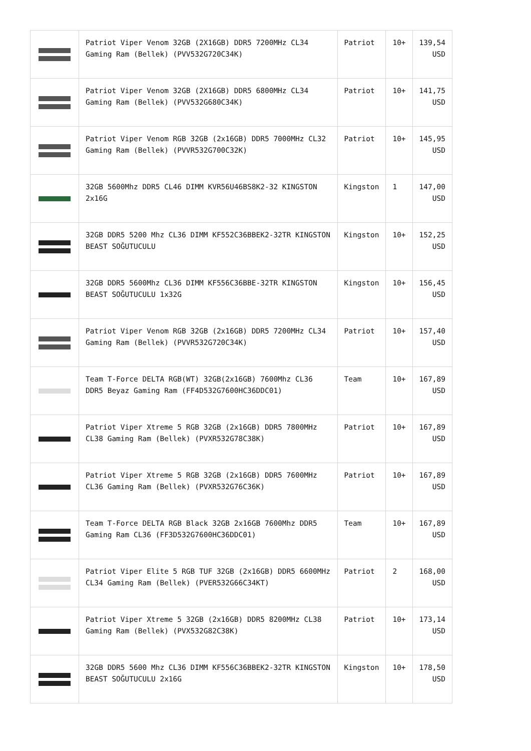| | Patriot Viper Venom 32GB (2X16GB) DDR5 7200MHz CL34 Gaming Ram (Bellek) (PVV532G720C34K) | Patriot | 10+ | 139,54 USD |
| | Patriot Viper Venom 32GB (2X16GB) DDR5 6800MHz CL34 Gaming Ram (Bellek) (PVV532G680C34K) | Patriot | 10+ | 141,75 USD |
| | Patriot Viper Venom RGB 32GB (2x16GB) DDR5 7000MHz CL32 Gaming Ram (Bellek) (PVVR532G700C32K) | Patriot | 10+ | 145,95 USD |
| | 32GB 5600Mhz DDR5 CL46 DIMM KVR56U46BS8K2-32 KINGSTON 2x16G | Kingston | 1 | 147,00 USD |
| | 32GB DDR5 5200 Mhz CL36 DIMM KF552C36BBEK2-32TR KINGSTON BEAST SOĞUTUCULU | Kingston | 10+ | 152,25 USD |
| | 32GB DDR5 5600Mhz CL36 DIMM KF556C36BBE-32TR KINGSTON BEAST SOĞUTUCULU 1x32G | Kingston | 10+ | 156,45 USD |
| | Patriot Viper Venom RGB 32GB (2x16GB) DDR5 7200MHz CL34 Gaming Ram (Bellek) (PVVR532G720C34K) | Patriot | 10+ | 157,40 USD |
| | Team T-Force DELTA RGB(WT) 32GB(2x16GB) 7600Mhz CL36 DDR5 Beyaz Gaming Ram (FF4D532G7600HC36DDC01) | Team | 10+ | 167,89 USD |
| | Patriot Viper Xtreme 5 RGB 32GB (2x16GB) DDR5 7800MHz CL38 Gaming Ram (Bellek) (PVXR532G78C38K) | Patriot | 10+ | 167,89 USD |
| | Patriot Viper Xtreme 5 RGB 32GB (2x16GB) DDR5 7600MHz CL36 Gaming Ram (Bellek) (PVXR532G76C36K) | Patriot | 10+ | 167,89 USD |
| | Team T-Force DELTA RGB Black 32GB 2x16GB 7600Mhz DDR5 Gaming Ram CL36 (FF3D532G7600HC36DDC01) | Team | 10+ | 167,89 USD |
| | Patriot Viper Elite 5 RGB TUF 32GB (2x16GB) DDR5 6600MHz CL34 Gaming Ram (Bellek) (PVER532G66C34KT) | Patriot | 2 | 168,00 USD |
| | Patriot Viper Xtreme 5 32GB (2x16GB) DDR5 8200MHz CL38 Gaming Ram (Bellek) (PVX532G82C38K) | Patriot | 10+ | 173,14 USD |
| | 32GB DDR5 5600 Mhz CL36 DIMM KF556C36BBEK2-32TR KINGSTON BEAST SOĞUTUCULU 2x16G | Kingston | 10+ | 178,50 USD |